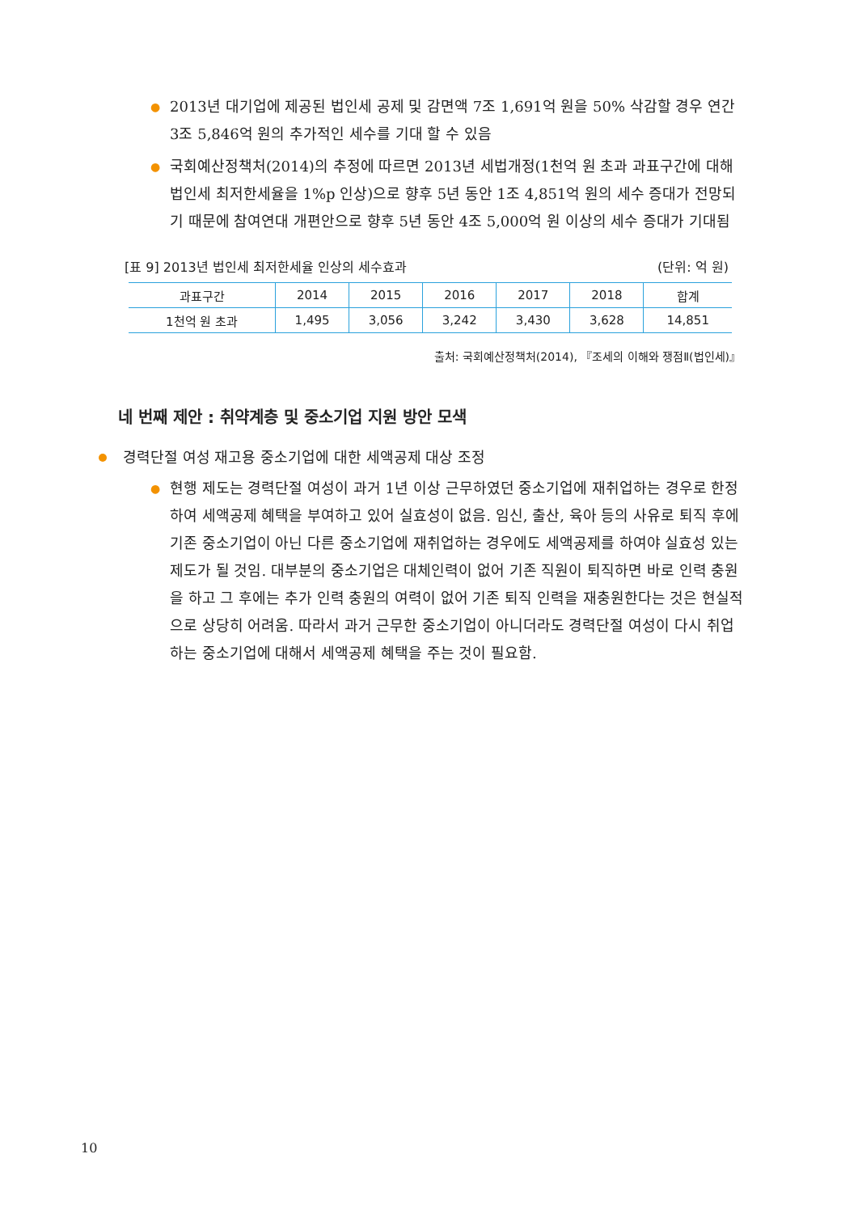● 2013년 대기업에 제공된 법인세 공제 및 감면액 7조 1,691억 원을 50% 삭감할 경우 연간 3조 5,846억 원의 추가적인 세수를 기대 할 수 있음
● 국회예산정책처(2014)의 추정에 따르면 2013년 세법개정(1천억 원 초과 과표구간에 대해 법인세 최저한세율을 1%p 인상)으로 향후 5년 동안 1조 4,851억 원의 세수 증대가 전망되기 때문에 참여연대 개편안으로 향후 5년 동안 4조 5,000억 원 이상의 세수 증대가 기대됨
[표 9] 2013년 법인세 최저한세율 인상의 세수효과 (단위: 억 원)
| 과표구간 | 2014 | 2015 | 2016 | 2017 | 2018 | 합계 |
| --- | --- | --- | --- | --- | --- | --- |
| 1천억 원 초과 | 1,495 | 3,056 | 3,242 | 3,430 | 3,628 | 14,851 |
출처: 국회예산정책처(2014), 『조세의 이해와 쟁점Ⅱ(법인세)』
네 번째 제안 : 취약계층 및 중소기업 지원 방안 모색
경력단절 여성 재고용 중소기업에 대한 세액공제 대상 조정
● 현행 제도는 경력단절 여성이 과거 1년 이상 근무하였던 중소기업에 재취업하는 경우로 한정하여 세액공제 혜택을 부여하고 있어 실효성이 없음. 임신, 출산, 육아 등의 사유로 퇴직 후에 기존 중소기업이 아닌 다른 중소기업에 재취업하는 경우에도 세액공제를 하여야 실효성 있는 제도가 될 것임. 대부분의 중소기업은 대체인력이 없어 기존 직원이 퇴직하면 바로 인력 충원을 하고 그 후에는 추가 인력 충원의 여력이 없어 기존 퇴직 인력을 재충원한다는 것은 현실적으로 상당히 어려움. 따라서 과거 근무한 중소기업이 아니더라도 경력단절 여성이 다시 취업하는 중소기업에 대해서 세액공제 혜택을 주는 것이 필요함.
10